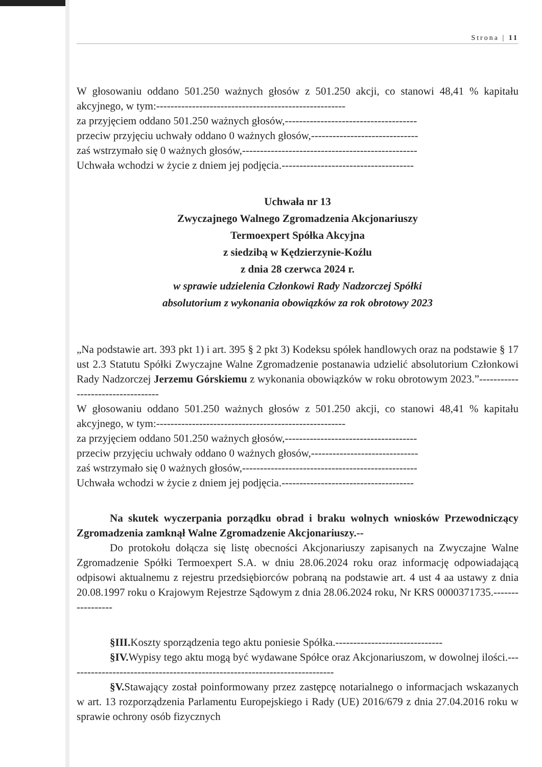Strona | 11
W głosowaniu oddano 501.250 ważnych głosów z 501.250 akcji, co stanowi 48,41 % kapitału akcyjnego, w tym:-----------------------------------------------------
za przyjęciem oddano 501.250 ważnych głosów,-------------------------------------
przeciw przyjęciu uchwały oddano 0 ważnych głosów,------------------------------
zaś wstrzymało się 0 ważnych głosów,-------------------------------------------------
Uchwała wchodzi w życie z dniem jej podjęcia.-------------------------------------
Uchwała nr 13
Zwyczajnego Walnego Zgromadzenia Akcjonariuszy
Termoexpert Spółka Akcyjna
z siedzibą w Kędzierzynie-Koźlu
z dnia 28 czerwca 2024 r.
w sprawie udzielenia Członkowi Rady Nadzorczej Spółki
absolutorium z wykonania obowiązków za rok obrotowy 2023
„Na podstawie art. 393 pkt 1) i art. 395 § 2 pkt 3) Kodeksu spółek handlowych oraz na podstawie § 17 ust 2.3 Statutu Spółki Zwyczajne Walne Zgromadzenie postanawia udzielić absolutorium Członkowi Rady Nadzorczej Jerzemu Górskiemu z wykonania obowiązków w roku obrotowym 2023.”----------------------------------
W głosowaniu oddano 501.250 ważnych głosów z 501.250 akcji, co stanowi 48,41 % kapitału akcyjnego, w tym:-----------------------------------------------------
za przyjęciem oddano 501.250 ważnych głosów,-------------------------------------
przeciw przyjęciu uchwały oddano 0 ważnych głosów,------------------------------
zaś wstrzymało się 0 ważnych głosów,-------------------------------------------------
Uchwała wchodzi w życie z dniem jej podjęcia.-------------------------------------
Na skutek wyczerpania porządku obrad i braku wolnych wniosków Przewodniczący Zgromadzenia zamknął Walne Zgromadzenie Akcjonariuszy.--
Do protokołu dołącza się listę obecności Akcjonariuszy zapisanych na Zwyczajne Walne Zgromadzenie Spółki Termoexpert S.A. w dniu 28.06.2024 roku oraz informację odpowiadającą odpisowi aktualnemu z rejestru przedsiębiorców pobraną na podstawie art. 4 ust 4 aa ustawy z dnia 20.08.1997 roku o Krajowym Rejestrze Sądowym z dnia 28.06.2024 roku, Nr KRS 0000371735.-----------------
§III. Koszty sporządzenia tego aktu poniesie Spółka.------------------------------
§IV. Wypisy tego aktu mogą być wydawane Spółce oraz Akcjonariuszom, w dowolnej ilości.---------------------------------------------------------------------------
§V. Stawający został poinformowany przez zastępcę notarialnego o informacjach wskazanych w art. 13 rozporządzenia Parlamentu Europejskiego i Rady (UE) 2016/679 z dnia 27.04.2016 roku w sprawie ochrony osób fizycznych